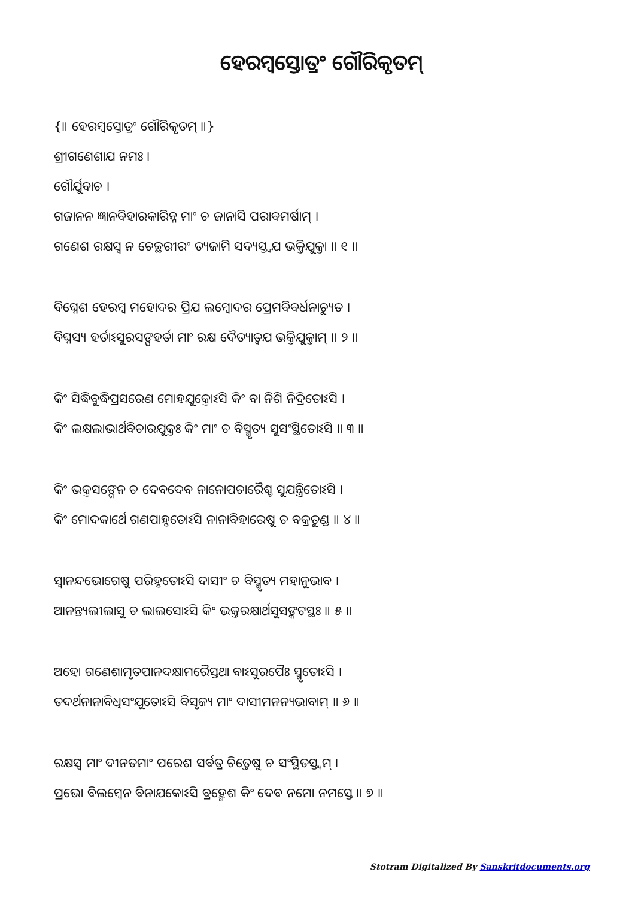ହେରମ୍ବସ୍ତୋତ୍ରଂ ଗୌରିକୃତମ୍
{॥ ହେରମ୍ବସ୍ତୋତ୍ରଂ ଗୌରିକୃତମ୍ ॥}
ଶ୍ରୀଗଣେଶାଯ ନମଃ ।
ଗୌର୍ଯୁବାଚ ।
ଗଜାନନ ଜ୍ଞାନବିହାରକାରିନ୍ନ ମାଂ ଚ ଜାନାସି ପରାବମର୍ଷାମ୍ ।
ଗଣେଶ ରକ୍ଷସ୍ଵ ନ ଚେଚ୍ଛରୀରଂ ତ୍ୟଜାମି ସଦ୍ୟସ୍ତ୍ଵଯ ଭକ୍ତିଯୁକ୍ତା ॥ ୧ ॥
ବିଘ୍ନେଶ ହେରମ୍ବ ମହୋଦର ପ୍ରିଯ ଲମ୍ବୋଦର ପ୍ରେମବିବର୍ଧନାଚ୍ୟୁତ ।
ବିଘ୍ନସ୍ୟ ହର୍ତାଽସୁରସଙ୍ଘହର୍ତା ମାଂ ରକ୍ଷ ଦୈତ୍ୟାତ୍ଵଯ ଭକ୍ତିଯୁକ୍ତାମ୍ ॥ ୨ ॥
କିଂ ସିଦ୍ଧିବୁଦ୍ଧିପ୍ରସରେଣ ମୋହଯୁକ୍ତୋଽସି କିଂ ବା ନିଶି ନିଦ୍ରିତୋଽସି ।
କିଂ ଲକ୍ଷଲାଭାର୍ଥବିଚାରଯୁକ୍ତଃ କିଂ ମାଂ ଚ ବିସ୍ମୃତ୍ୟ ସୁସଂସ୍ଥିତୋଽସି ॥ ୩ ॥
କିଂ ଭକ୍ତସଙ୍ଗେନ ଚ ଦେବଦେବ ନାନୋପଚାରୈଶ୍ଚ ସୁଯନ୍ତ୍ରିତୋଽସି ।
କିଂ ମୋଦକାର୍ଥେ ଗଣପାହୃତୋଽସି ନାନାବିହାରେଷୁ ଚ ବକ୍ରତୁଣ୍ଡ ॥ ୪ ॥
ସ୍ଵାନନ୍ଦଭୋଗେଷୁ ପରିହୃତୋଽସି ଦାସୀଂ ଚ ବିସ୍ମୃତ୍ୟ ମହାନୁଭାବ ।
ଆନନ୍ତ୍ୟଲୀଲାସୁ ଚ ଲାଲସୋଽସି କିଂ ଭକ୍ତରକ୍ଷାର୍ଥସୁସଙ୍କଟସ୍ଥଃ ॥ ୫ ॥
ଅହୋ ଗଣେଶାମୃତପାନଦକ୍ଷାମରୈସ୍ତଥା ବାଽସୁରପୈଃ ସ୍ମୃତୋଽସି ।
ତଦର୍ଥନାନାବିଧିସଂଯୁତୋଽସି ବିସୃଜ୍ୟ ମାଂ ଦାସୀମନନ୍ୟଭାବାମ୍ ॥ ୬ ॥
ରକ୍ଷସ୍ଵ ମାଂ ଦୀନତମାଂ ପରେଶ ସର୍ବତ୍ର ଚିତ୍ତେଷୁ ଚ ସଂସ୍ଥିତସ୍ତ୍ଵମ୍ ।
ପ୍ରଭୋ ବିଲମ୍ବେନ ବିନାଯକୋଽସି ବ୍ରହ୍ମେଶ କିଂ ଦେବ ନମୋ ନମସ୍ତେ ॥ ୭ ॥
Stotram Digitalized By Sanskritdocuments.org